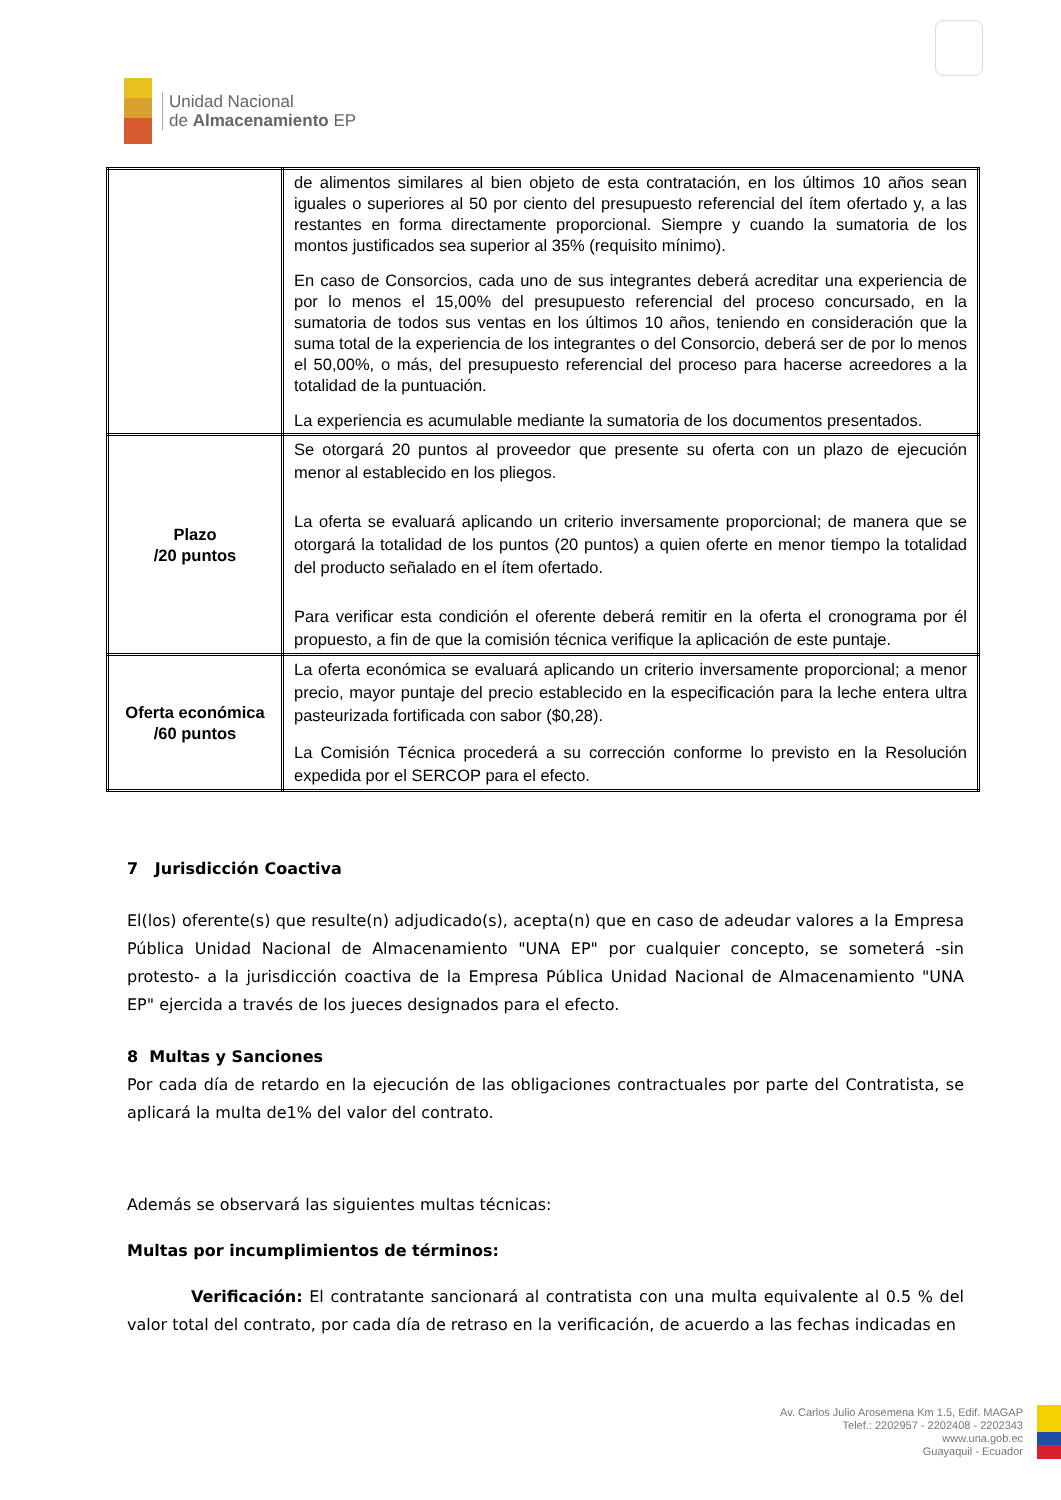Unidad Nacional
de Almacenamiento EP
| | de alimentos similares al bien objeto de esta contratación, en los últimos 10 años sean iguales o superiores al 50 por ciento del presupuesto referencial del ítem ofertado y, a las restantes en forma directamente proporcional. Siempre y cuando la sumatoria de los montos justificados sea superior al 35% (requisito mínimo). En caso de Consorcios, cada uno de sus integrantes deberá acreditar una experiencia de por lo menos el 15,00% del presupuesto referencial del proceso concursado, en la sumatoria de todos sus ventas en los últimos 10 años, teniendo en consideración que la suma total de la experiencia de los integrantes o del Consorcio, deberá ser de por lo menos el 50,00%, o más, del presupuesto referencial del proceso para hacerse acreedores a la totalidad de la puntuación. La experiencia es acumulable mediante la sumatoria de los documentos presentados. |
| Plazo /20 puntos | Se otorgará 20 puntos al proveedor que presente su oferta con un plazo de ejecución menor al establecido en los pliegos. La oferta se evaluará aplicando un criterio inversamente proporcional; de manera que se otorgará la totalidad de los puntos (20 puntos) a quien oferte en menor tiempo la totalidad del producto señalado en el ítem ofertado. Para verificar esta condición el oferente deberá remitir en la oferta el cronograma por él propuesto, a fin de que la comisión técnica verifique la aplicación de este puntaje. |
| Oferta económica /60 puntos | La oferta económica se evaluará aplicando un criterio inversamente proporcional; a menor precio, mayor puntaje del precio establecido en la especificación para la leche entera ultra pasteurizada fortificada con sabor ($0,28). La Comisión Técnica procederá a su corrección conforme lo previsto en la Resolución expedida por el SERCOP para el efecto. |
7 Jurisdicción Coactiva
El(los) oferente(s) que resulte(n) adjudicado(s), acepta(n) que en caso de adeudar valores a la Empresa Pública Unidad Nacional de Almacenamiento "UNA EP" por cualquier concepto, se someterá -sin protesto- a la jurisdicción coactiva de la Empresa Pública Unidad Nacional de Almacenamiento "UNA EP" ejercida a través de los jueces designados para el efecto.
8 Multas y Sanciones
Por cada día de retardo en la ejecución de las obligaciones contractuales por parte del Contratista, se aplicará la multa de1% del valor del contrato.
Además se observará las siguientes multas técnicas:
Multas por incumplimientos de términos:
Verificación: El contratante sancionará al contratista con una multa equivalente al 0.5 % del valor total del contrato, por cada día de retraso en la verificación, de acuerdo a las fechas indicadas en
Av. Carlos Julio Arosemena Km 1.5, Edif. MAGAP
Telef.: 2202957 - 2202408 - 2202343
www.una.gob.ec
Guayaquil - Ecuador